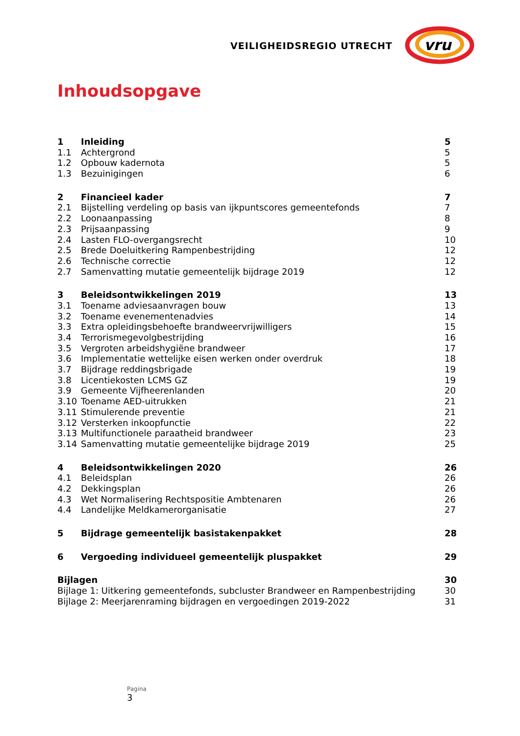VEILIGHEIDSREGIO UTRECHT
vru
Inhoudsopgave
1 Inleiding 5
1.1 Achtergrond 5
1.2 Opbouw kadernota 5
1.3 Bezuinigingen 6
2 Financieel kader 7
2.1 Bijstelling verdeling op basis van ijkpuntscores gemeentefonds 7
2.2 Loonaanpassing 8
2.3 Prijsaanpassing 9
2.4 Lasten FLO-overgangsrecht 10
2.5 Brede Doeluitkering Rampenbestrijding 12
2.6 Technische correctie 12
2.7 Samenvatting mutatie gemeentelijk bijdrage 2019 12
3 Beleidsontwikkelingen 2019 13
3.1 Toename adviesaanvragen bouw 13
3.2 Toename evenementenadvies 14
3.3 Extra opleidingsbehoefte brandweervrijwilligers 15
3.4 Terrorismegevolgbestrijding 16
3.5 Vergroten arbeidshygiëne brandweer 17
3.6 Implementatie wettelijke eisen werken onder overdruk 18
3.7 Bijdrage reddingsbrigade 19
3.8 Licentiekosten LCMS GZ 19
3.9 Gemeente Vijfheerenlanden 20
3.10 Toename AED-uitrukken 21
3.11 Stimulerende preventie 21
3.12 Versterken inkoopfunctie 22
3.13 Multifunctionele paraatheid brandweer 23
3.14 Samenvatting mutatie gemeentelijke bijdrage 2019 25
4 Beleidsontwikkelingen 2020 26
4.1 Beleidsplan 26
4.2 Dekkingsplan 26
4.3 Wet Normalisering Rechtspositie Ambtenaren 26
4.4 Landelijke Meldkamerorganisatie 27
5 Bijdrage gemeentelijk basistakenpakket 28
6 Vergoeding individueel gemeentelijk pluspakket 29
Bijlagen 30
Bijlage 1: Uitkering gemeentefonds, subcluster Brandweer en Rampenbestrijding 30
Bijlage 2: Meerjarenraming bijdragen en vergoedingen 2019-2022 31
Pagina
3